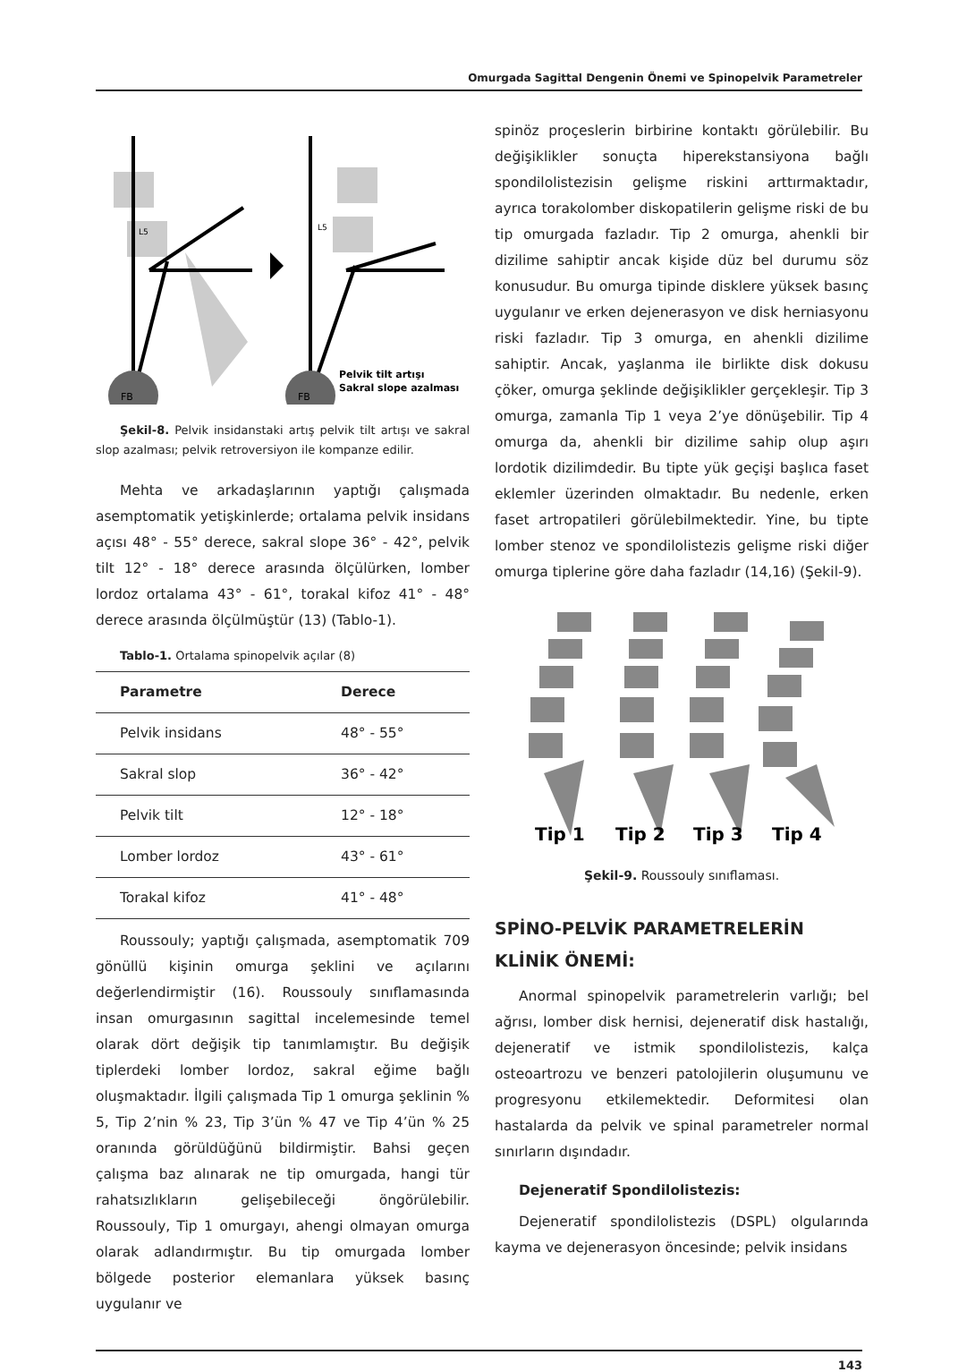Omurgada Sagittal Dengenin Önemi ve Spinopelvik Parametreler
FB
L5
FB
L5
Pelvik tilt artışı
Sakral slope azalması
Şekil-8. Pelvik insidanstaki artış pelvik tilt artışı ve sakral slop azalması; pelvik retroversiyon ile kompanze edilir.
Mehta ve arkadaşlarının yaptığı çalışmada asemptomatik yetişkinlerde; ortalama pelvik insidans açısı 48° - 55° derece, sakral slope 36° - 42°, pelvik tilt 12° - 18° derece arasında ölçülürken, lomber lordoz ortalama 43° - 61°, torakal kifoz 41° - 48° derece arasında ölçülmüştür (13) (Tablo-1).
Tablo-1. Ortalama spinopelvik açılar (8)
| Parametre | Derece |
| --- | --- |
| Pelvik insidans | 48° - 55° |
| Sakral slop | 36° - 42° |
| Pelvik tilt | 12° - 18° |
| Lomber lordoz | 43° - 61° |
| Torakal kifoz | 41° - 48° |
Roussouly; yaptığı çalışmada, asemptomatik 709 gönüllü kişinin omurga şeklini ve açılarını değerlendirmiştir (16). Roussouly sınıflamasında insan omurgasının sagittal incelemesinde temel olarak dört değişik tip tanımlamıştır. Bu değişik tiplerdeki lomber lordoz, sakral eğime bağlı oluşmaktadır. İlgili çalışmada Tip 1 omurga şeklinin % 5, Tip 2’nin % 23, Tip 3’ün % 47 ve Tip 4’ün % 25 oranında görüldüğünü bildirmiştir. Bahsi geçen çalışma baz alınarak ne tip omurgada, hangi tür rahatsızlıkların gelişebileceği öngörülebilir. Roussouly, Tip 1 omurgayı, ahengi olmayan omurga olarak adlandırmıştır. Bu tip omurgada lomber bölgede posterior elemanlara yüksek basınç uygulanır ve
spinöz proçeslerin birbirine kontaktı görülebilir. Bu değişiklikler sonuçta hiperekstansiyona bağlı spondilolistezisin gelişme riskini arttırmaktadır, ayrıca torakolomber diskopatilerin gelişme riski de bu tip omurgada fazladır. Tip 2 omurga, ahenkli bir dizilime sahiptir ancak kişide düz bel durumu söz konusudur. Bu omurga tipinde disklere yüksek basınç uygulanır ve erken dejenerasyon ve disk herniasyonu riski fazladır. Tip 3 omurga, en ahenkli dizilime sahiptir. Ancak, yaşlanma ile birlikte disk dokusu çöker, omurga şeklinde değişiklikler gerçekleşir. Tip 3 omurga, zamanla Tip 1 veya 2’ye dönüşebilir. Tip 4 omurga da, ahenkli bir dizilime sahip olup aşırı lordotik dizilimdedir. Bu tipte yük geçişi başlıca faset eklemler üzerinden olmaktadır. Bu nedenle, erken faset artropatileri görülebilmektedir. Yine, bu tipte lomber stenoz ve spondilolistezis gelişme riski diğer omurga tiplerine göre daha fazladır (14,16) (Şekil-9).
Tip 1
Tip 2
Tip 3
Tip 4
Şekil-9. Roussouly sınıflaması.
SPİNO-PELVİK PARAMETRELERİN KLİNİK ÖNEMİ:
Anormal spinopelvik parametrelerin varlığı; bel ağrısı, lomber disk hernisi, dejeneratif disk hastalığı, dejeneratif ve istmik spondilolistezis, kalça osteoartrozu ve benzeri patolojilerin oluşumunu ve progresyonu etkilemektedir. Deformitesi olan hastalarda da pelvik ve spinal parametreler normal sınırların dışındadır.
Dejeneratif Spondilolistezis:
Dejeneratif spondilolistezis (DSPL) olgularında kayma ve dejenerasyon öncesinde; pelvik insidans
143